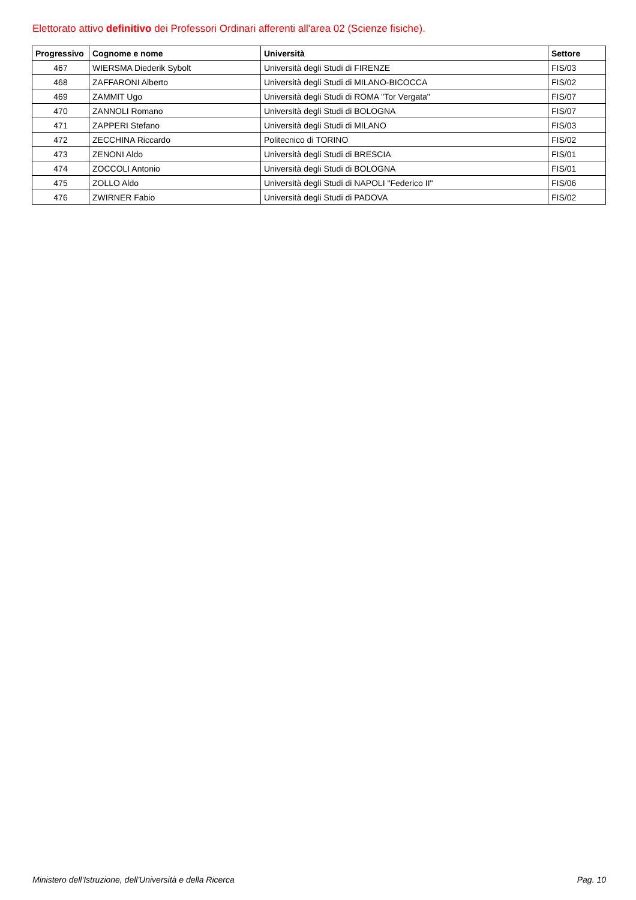Elettorato attivo definitivo dei Professori Ordinari afferenti all'area 02 (Scienze fisiche).
| Progressivo | Cognome e nome | Università | Settore |
| --- | --- | --- | --- |
| 467 | WIERSMA Diederik Sybolt | Università degli Studi di FIRENZE | FIS/03 |
| 468 | ZAFFARONI Alberto | Università degli Studi di MILANO-BICOCCA | FIS/02 |
| 469 | ZAMMIT Ugo | Università degli Studi di ROMA "Tor Vergata" | FIS/07 |
| 470 | ZANNOLI Romano | Università degli Studi di BOLOGNA | FIS/07 |
| 471 | ZAPPERI Stefano | Università degli Studi di MILANO | FIS/03 |
| 472 | ZECCHINA Riccardo | Politecnico di TORINO | FIS/02 |
| 473 | ZENONI Aldo | Università degli Studi di BRESCIA | FIS/01 |
| 474 | ZOCCOLI Antonio | Università degli Studi di BOLOGNA | FIS/01 |
| 475 | ZOLLO Aldo | Università degli Studi di NAPOLI "Federico II" | FIS/06 |
| 476 | ZWIRNER Fabio | Università degli Studi di PADOVA | FIS/02 |
Ministero dell'Istruzione, dell'Università e della Ricerca Pag. 10